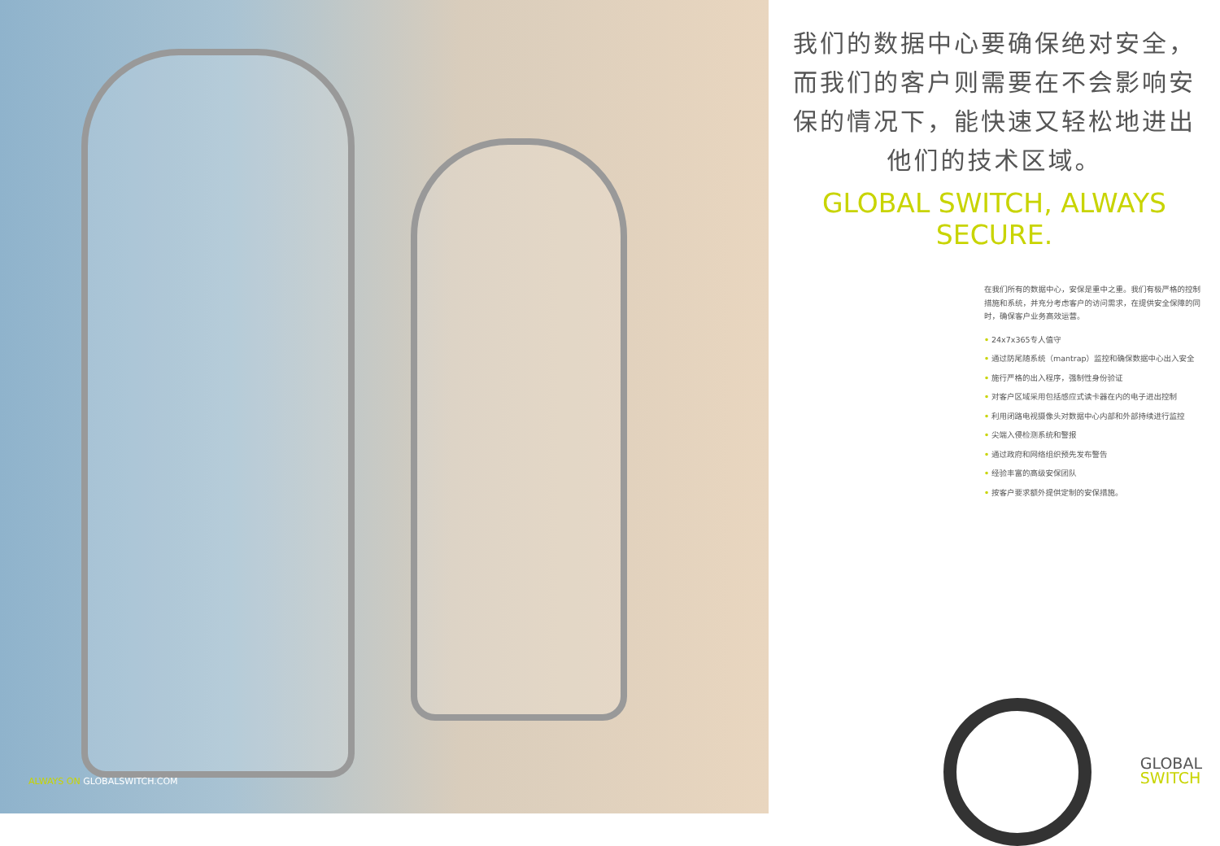ALWAYS ON GLOBALSWITCH.COM
我们的数据中心要确保绝对安全，而我们的客户则需要在不会影响安保的情况下，能快速又轻松地进出他们的技术区域。
GLOBAL SWITCH, ALWAYS SECURE.
在我们所有的数据中心，安保是重中之重。我们有极严格的控制措施和系统，并充分考虑客户的访问需求，在提供安全保障的同时，确保客户业务高效运营。
• 24x7x365专人值守
• 通过防尾随系统（mantrap）监控和确保数据中心出入安全
• 施行严格的出入程序，强制性身份验证
• 对客户区域采用包括感应式读卡器在内的电子进出控制
• 利用闭路电视摄像头对数据中心内部和外部持续进行监控
• 尖端入侵检测系统和警报
• 通过政府和网络组织预先发布警告
• 经验丰富的高级安保团队
• 按客户要求额外提供定制的安保措施。
GLOBAL
SWITCH